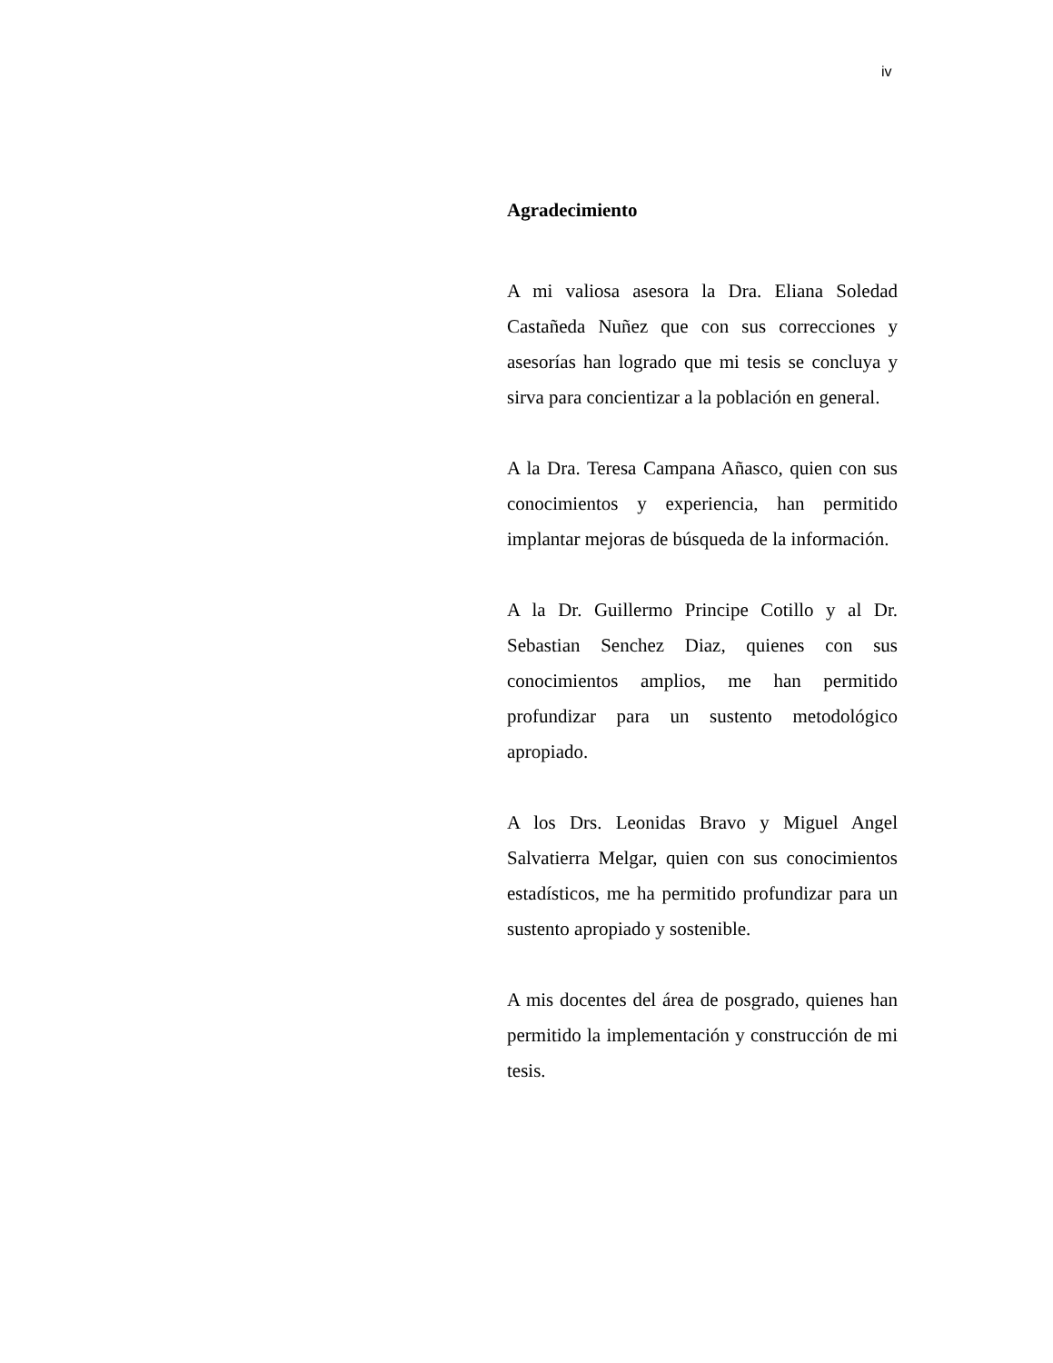iv
Agradecimiento
A mi valiosa asesora la Dra. Eliana Soledad Castañeda Nuñez que con sus correcciones y asesorías han logrado que mi tesis se concluya y sirva para concientizar a la población en general.
A la Dra. Teresa Campana Añasco, quien con sus conocimientos y experiencia, han permitido implantar mejoras de búsqueda de la información.
A la Dr. Guillermo Principe Cotillo y al Dr. Sebastian Senchez Diaz, quienes con sus conocimientos amplios, me han permitido profundizar para un sustento metodológico apropiado.
A los Drs. Leonidas Bravo y Miguel Angel Salvatierra Melgar, quien con sus conocimientos estadísticos, me ha permitido profundizar para un sustento apropiado y sostenible.
A mis docentes del área de posgrado, quienes han permitido la implementación y construcción de mi tesis.